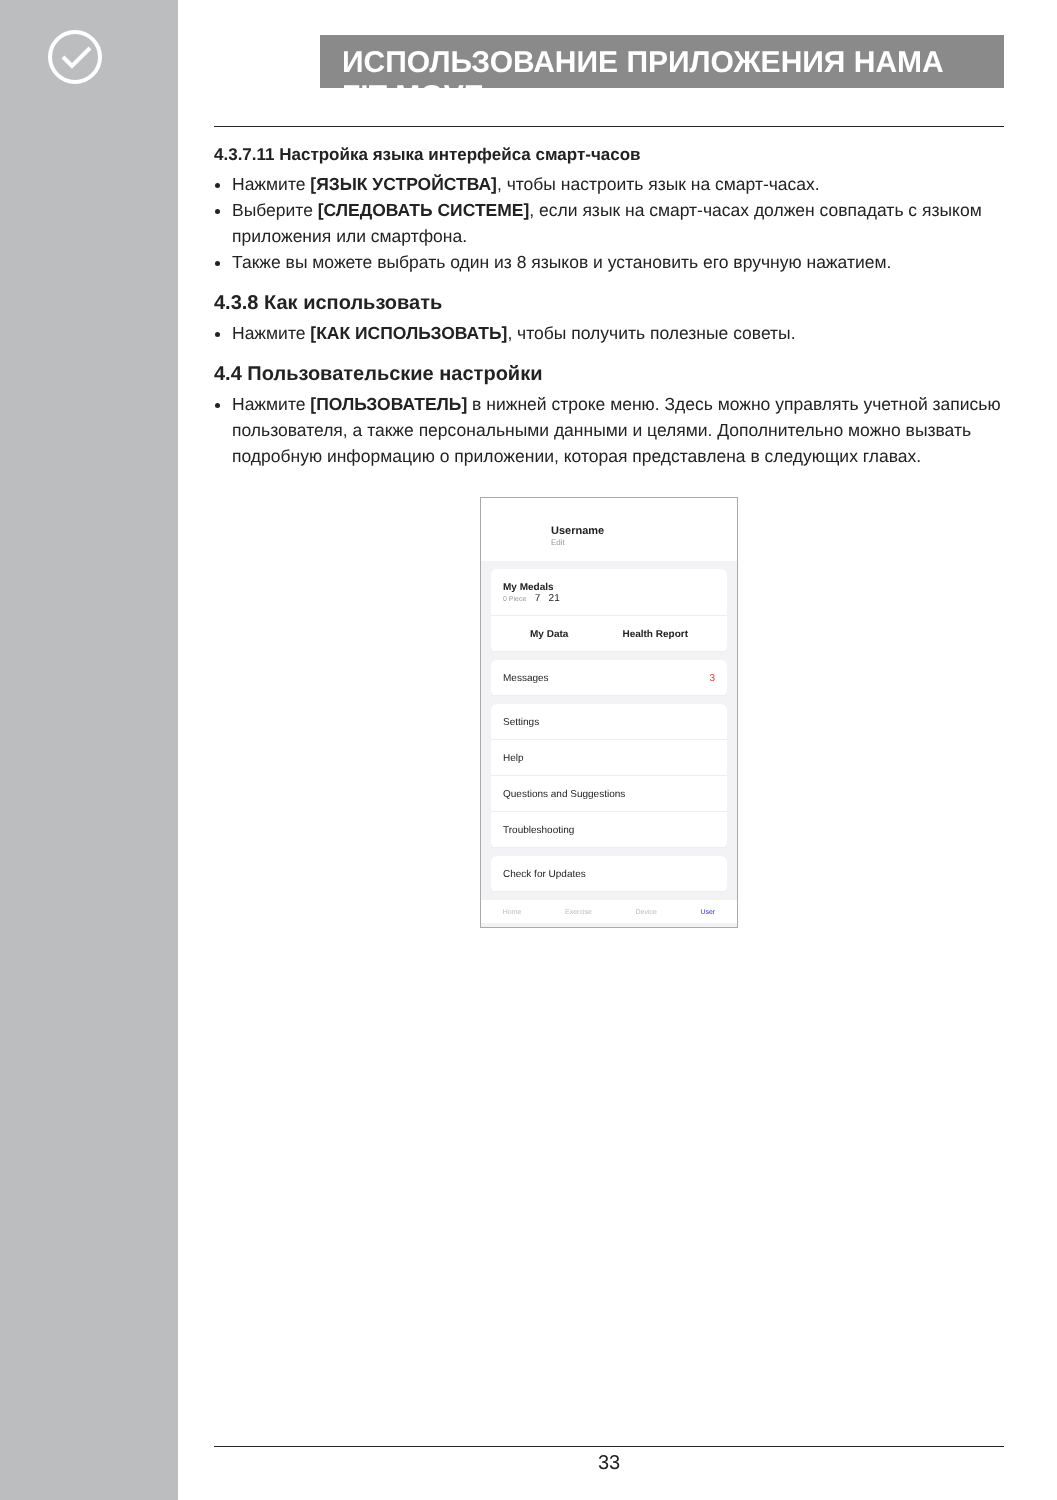ИСПОЛЬЗОВАНИЕ ПРИЛОЖЕНИЯ HAMA FIT MOVE
4.3.7.11 Настройка языка интерфейса смарт-часов
Нажмите [ЯЗЫК УСТРОЙСТВА], чтобы настроить язык на смарт-часах.
Выберите [СЛЕДОВАТЬ СИСТЕМЕ], если язык на смарт-часах должен совпадать с языком приложения или смартфона.
Также вы можете выбрать один из 8 языков и установить его вручную нажатием.
4.3.8 Как использовать
Нажмите [КАК ИСПОЛЬЗОВАТЬ], чтобы получить полезные советы.
4.4 Пользовательские настройки
Нажмите [ПОЛЬЗОВАТЕЛЬ] в нижней строке меню. Здесь можно управлять учетной записью пользователя, а также персональными данными и целями. Дополнительно можно вызвать подробную информацию о приложении, которая представлена в следующих главах.
Username
Edit
My Medals
0 Piece 7 21
My Data Health Report
Messages 3
Settings
Help
Questions and Suggestions
Troubleshooting
Check for Updates
Home Exercise Device User
33